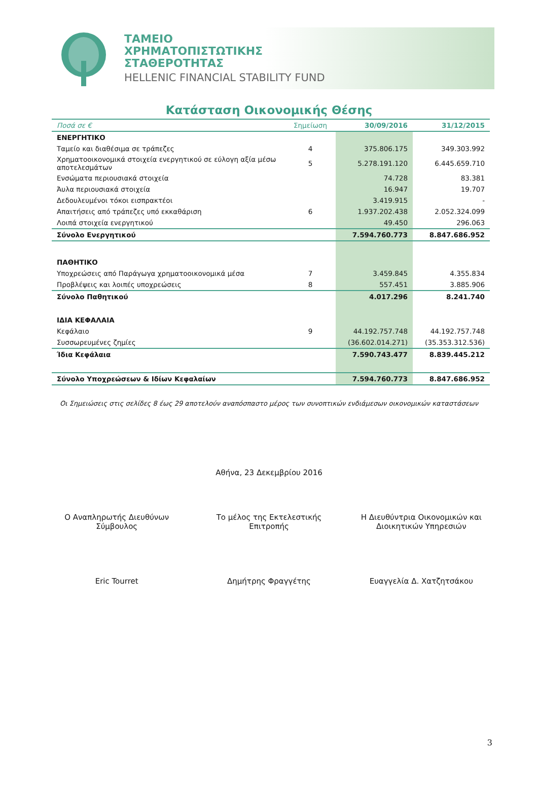ΤΑΜΕΙΟ
ΧΡΗΜΑΤΟΠΙΣΤΩΤΙΚΗΣ
ΣΤΑΘΕΡΟΤΗΤΑΣ
HELLENIC FINANCIAL STABILITY FUND
Κατάσταση Οικονομικής Θέσης
| Ποσά σε € | Σημείωση | 30/09/2016 | 31/12/2015 |
| --- | --- | --- | --- |
| ΕΝΕΡΓΗΤΙΚΟ | | | |
| Ταμείο και διαθέσιμα σε τράπεζες | 4 | 375.806.175 | 349.303.992 |
| Χρηματοοικονομικά στοιχεία ενεργητικού σε εύλογη αξία μέσω αποτελεσμάτων | 5 | 5.278.191.120 | 6.445.659.710 |
| Ενσώματα περιουσιακά στοιχεία | | 74.728 | 83.381 |
| Άυλα περιουσιακά στοιχεία | | 16.947 | 19.707 |
| Δεδουλευμένοι τόκοι εισπρακτέοι | | 3.419.915 | - |
| Απαιτήσεις από τράπεζες υπό εκκαθάριση | 6 | 1.937.202.438 | 2.052.324.099 |
| Λοιπά στοιχεία ενεργητικού | | 49.450 | 296.063 |
| Σύνολο Ενεργητικού | | 7.594.760.773 | 8.847.686.952 |
| ΠΑΘΗΤΙΚΟ | | | |
| Υποχρεώσεις από Παράγωγα χρηματοοικονομικά μέσα | 7 | 3.459.845 | 4.355.834 |
| Προβλέψεις και λοιπές υποχρεώσεις | 8 | 557.451 | 3.885.906 |
| Σύνολο Παθητικού | | 4.017.296 | 8.241.740 |
| ΙΔΙΑ ΚΕΦΑΛΑΙΑ | | | |
| Κεφάλαιο | 9 | 44.192.757.748 | 44.192.757.748 |
| Συσσωρευμένες ζημίες | | (36.602.014.271) | (35.353.312.536) |
| Ίδια Κεφάλαια | | 7.590.743.477 | 8.839.445.212 |
| Σύνολο Υποχρεώσεων & Ιδίων Κεφαλαίων | | 7.594.760.773 | 8.847.686.952 |
Οι Σημειώσεις στις σελίδες 8 έως 29 αποτελούν αναπόσπαστο μέρος των συνοπτικών ενδιάμεσων οικονομικών καταστάσεων
Αθήνα, 23 Δεκεμβρίου 2016
Ο Αναπληρωτής Διευθύνων Σύμβουλος
Το μέλος της Εκτελεστικής Επιτροπής
Η Διευθύντρια Οικονομικών και Διοικητικών Υπηρεσιών
Eric Tourret Δημήτρης Φραγγέτης Ευαγγελία Δ. Χατζητσάκου
3